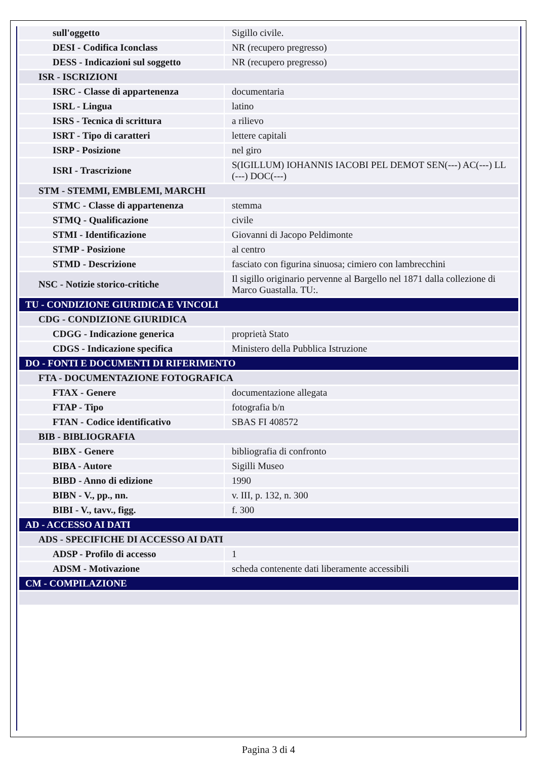| sull'oggetto | Sigillo civile. |
| DESI - Codifica Iconclass | NR (recupero pregresso) |
| DESS - Indicazioni sul soggetto | NR (recupero pregresso) |
| ISR - ISCRIZIONI | |
| ISRC - Classe di appartenenza | documentaria |
| ISRL - Lingua | latino |
| ISRS - Tecnica di scrittura | a rilievo |
| ISRT - Tipo di caratteri | lettere capitali |
| ISRP - Posizione | nel giro |
| ISRI - Trascrizione | S(IGILLUM) IOHANNIS IACOBI PEL DEMOT SEN(---) AC(---) LL (---) DOC(---) |
| STM - STEMMI, EMBLEMI, MARCHI | |
| STMC - Classe di appartenenza | stemma |
| STMQ - Qualificazione | civile |
| STMI - Identificazione | Giovanni di Jacopo Peldimonte |
| STMP - Posizione | al centro |
| STMD - Descrizione | fasciato con figurina sinuosa; cimiero con lambrecchini |
| NSC - Notizie storico-critiche | Il sigillo originario pervenne al Bargello nel 1871 dalla collezione di Marco Guastalla. TU:. |
| TU - CONDIZIONE GIURIDICA E VINCOLI | |
| CDG - CONDIZIONE GIURIDICA | |
| CDGG - Indicazione generica | proprietà Stato |
| CDGS - Indicazione specifica | Ministero della Pubblica Istruzione |
| DO - FONTI E DOCUMENTI DI RIFERIMENTO | |
| FTA - DOCUMENTAZIONE FOTOGRAFICA | |
| FTAX - Genere | documentazione allegata |
| FTAP - Tipo | fotografia b/n |
| FTAN - Codice identificativo | SBAS FI 408572 |
| BIB - BIBLIOGRAFIA | |
| BIBX - Genere | bibliografia di confronto |
| BIBA - Autore | Sigilli Museo |
| BIBD - Anno di edizione | 1990 |
| BIBN - V., pp., nn. | v. III, p. 132, n. 300 |
| BIBI - V., tavv., figg. | f. 300 |
| AD - ACCESSO AI DATI | |
| ADS - SPECIFICHE DI ACCESSO AI DATI | |
| ADSP - Profilo di accesso | 1 |
| ADSM - Motivazione | scheda contenente dati liberamente accessibili |
| CM - COMPILAZIONE | |
Pagina 3 di 4